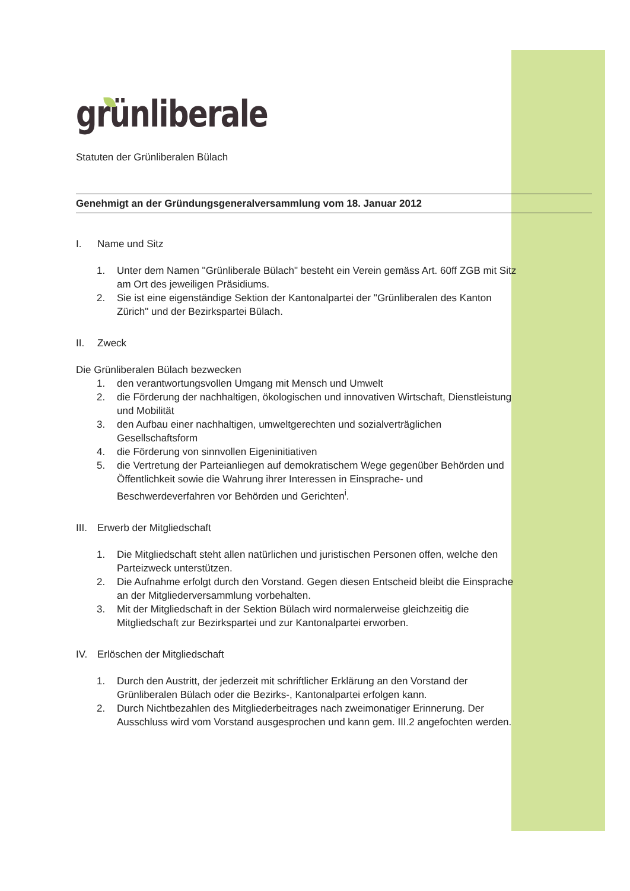grünliberale
Statuten der Grünliberalen Bülach
Genehmigt an der Gründungsgeneralversammlung vom 18. Januar 2012
I. Name und Sitz
1. Unter dem Namen "Grünliberale Bülach" besteht ein Verein gemäss Art. 60ff ZGB mit Sitz am Ort des jeweiligen Präsidiums.
2. Sie ist eine eigenständige Sektion der Kantonalpartei der "Grünliberalen des Kanton Zürich" und der Bezirkspartei Bülach.
II. Zweck
Die Grünliberalen Bülach bezwecken
1. den verantwortungsvollen Umgang mit Mensch und Umwelt
2. die Förderung der nachhaltigen, ökologischen und innovativen Wirtschaft, Dienstleistung und Mobilität
3. den Aufbau einer nachhaltigen, umweltgerechten und sozialverträglichen Gesellschaftsform
4. die Förderung von sinnvollen Eigeninitiativen
5. die Vertretung der Parteianliegen auf demokratischem Wege gegenüber Behörden und Öffentlichkeit sowie die Wahrung ihrer Interessen in Einsprache- und Beschwerdeverfahren vor Behörden und Gerichten<sup>i</sup>.
III. Erwerb der Mitgliedschaft
1. Die Mitgliedschaft steht allen natürlichen und juristischen Personen offen, welche den Parteizweck unterstützen.
2. Die Aufnahme erfolgt durch den Vorstand. Gegen diesen Entscheid bleibt die Einsprache an der Mitgliederversammlung vorbehalten.
3. Mit der Mitgliedschaft in der Sektion Bülach wird normalerweise gleichzeitig die Mitgliedschaft zur Bezirkspartei und zur Kantonalpartei erworben.
IV. Erlöschen der Mitgliedschaft
1. Durch den Austritt, der jederzeit mit schriftlicher Erklärung an den Vorstand der Grünliberalen Bülach oder die Bezirks-, Kantonalpartei erfolgen kann.
2. Durch Nichtbezahlen des Mitgliederbeitrages nach zweimonatiger Erinnerung. Der Ausschluss wird vom Vorstand ausgesprochen und kann gem. III.2 angefochten werden.